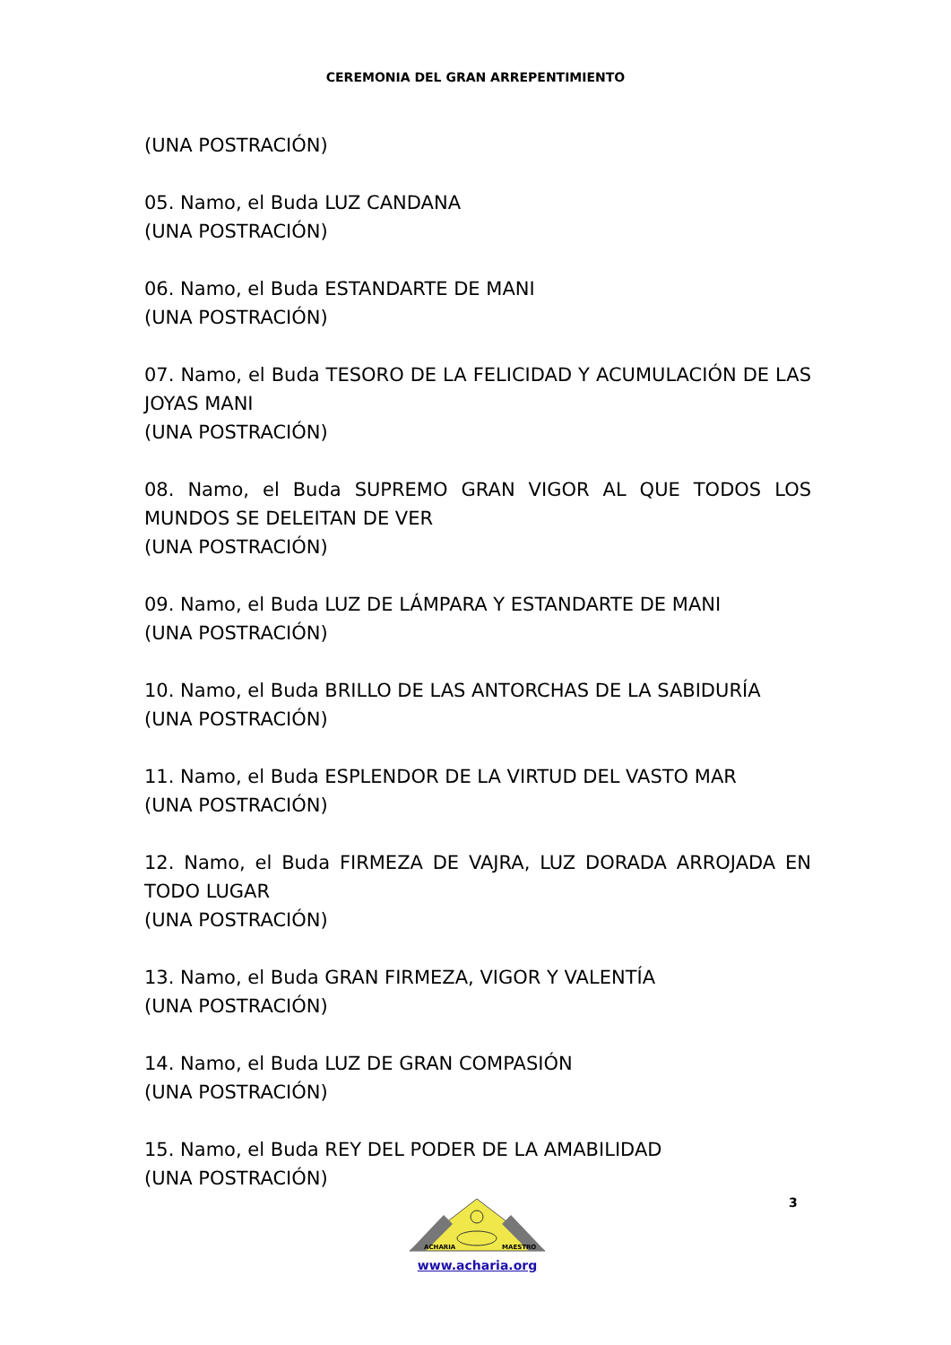CEREMONIA DEL GRAN ARREPENTIMIENTO
(UNA POSTRACIÓN)
05. Namo, el Buda LUZ CANDANA
(UNA POSTRACIÓN)
06. Namo, el Buda ESTANDARTE DE MANI
(UNA POSTRACIÓN)
07. Namo, el Buda TESORO DE LA FELICIDAD Y ACUMULACIÓN DE LAS JOYAS MANI
(UNA POSTRACIÓN)
08. Namo, el Buda SUPREMO GRAN VIGOR AL QUE TODOS LOS MUNDOS SE DELEITAN DE VER
(UNA POSTRACIÓN)
09. Namo, el Buda LUZ DE LÁMPARA Y ESTANDARTE DE MANI
(UNA POSTRACIÓN)
10. Namo, el Buda BRILLO DE LAS ANTORCHAS DE LA SABIDURÍA
(UNA POSTRACIÓN)
11. Namo, el Buda ESPLENDOR DE LA VIRTUD DEL VASTO MAR
(UNA POSTRACIÓN)
12. Namo, el Buda FIRMEZA DE VAJRA, LUZ DORADA ARROJADA EN TODO LUGAR
(UNA POSTRACIÓN)
13. Namo, el Buda GRAN FIRMEZA, VIGOR Y VALENTÍA
(UNA POSTRACIÓN)
14. Namo, el Buda LUZ DE GRAN COMPASIÓN
(UNA POSTRACIÓN)
15. Namo, el Buda REY DEL PODER DE LA AMABILIDAD
(UNA POSTRACIÓN)
3
ACHARIA
MAESTRO
www.acharia.org